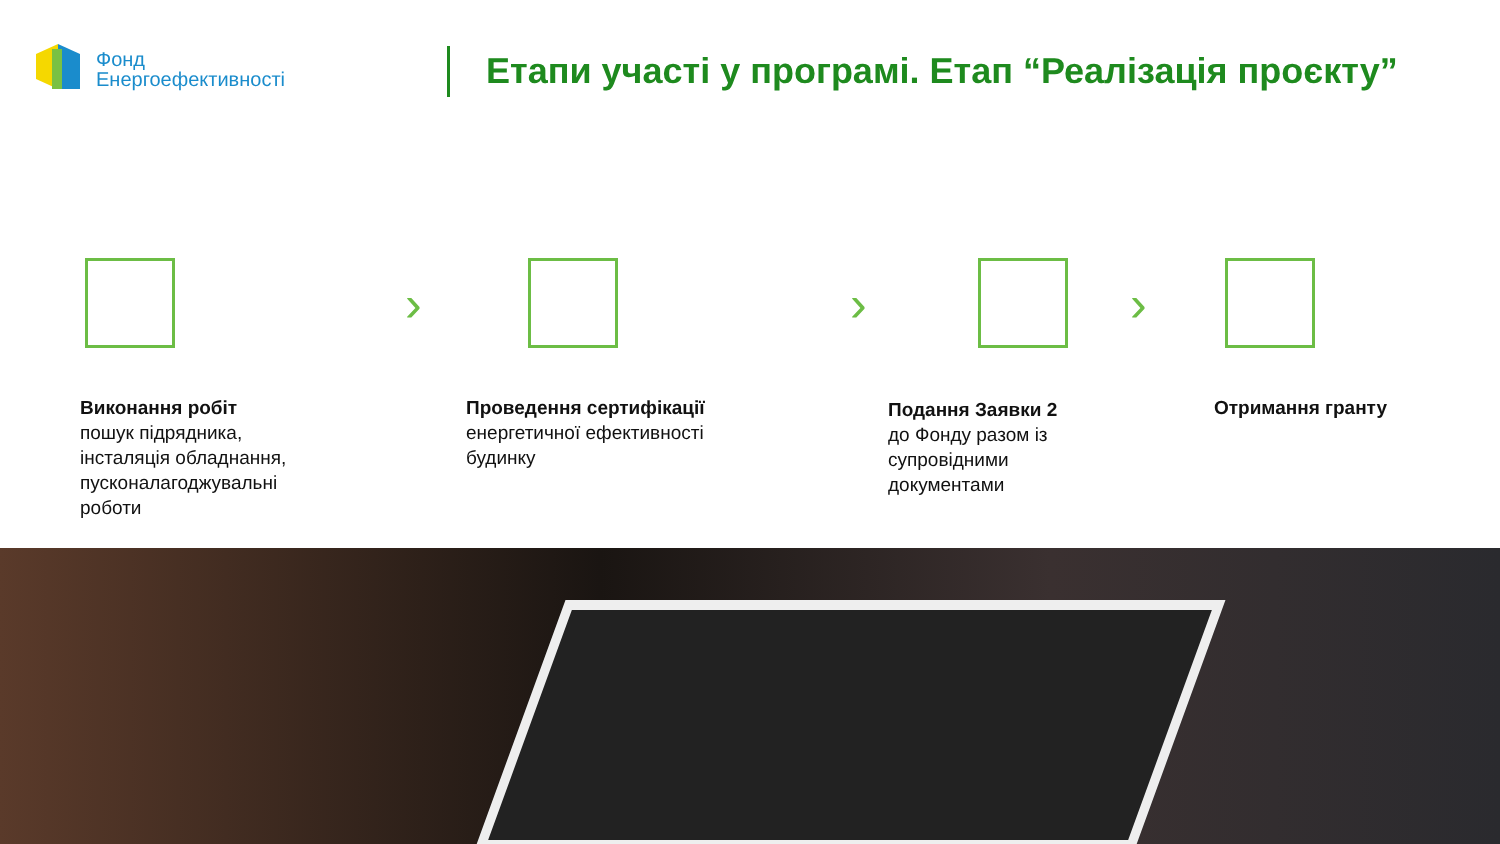Фонд
Енергоефективності
Етапи участі у програмі. Етап “Реалізація проєкту”
› › ›
Виконання робіт
пошук підрядника,
інсталяція обладнання,
пусконалагоджувальні
роботи
Проведення сертифікації
енергетичної ефективності
будинку
Подання Заявки 2
до Фонду разом із
супровідними
документами
Отримання гранту